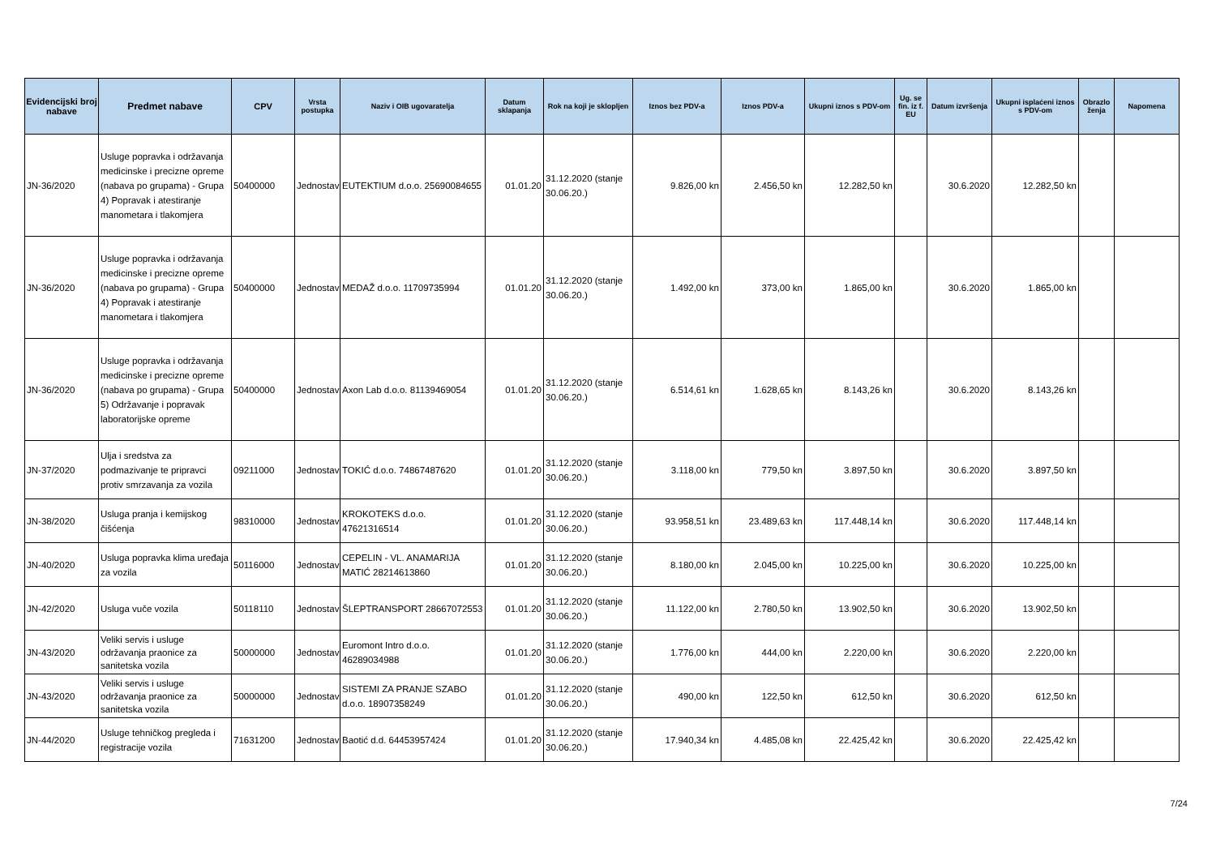| Evidencijski broj nabave | Predmet nabave | CPV | Vrsta postupka | Naziv i OIB ugovaratelja | Datum sklapanja | Rok na koji je sklopljen | Iznos bez PDV-a | Iznos PDV-a | Ukupni iznos s PDV-om | Ug. se fin. iz f. EU | Datum izvršenja | Ukupni isplaćeni iznos s PDV-om | Obrazlo ženja | Napomena |
| --- | --- | --- | --- | --- | --- | --- | --- | --- | --- | --- | --- | --- | --- | --- |
| JN-36/2020 | Usluge popravka i održavanja medicinske i precizne opreme (nabava po grupama) - Grupa 4) Popravak i atestiranje manometara i tlakomjera | 50400000 | Jednostav | EUTEKTIUM d.o.o. 25690084655 | 01.01.20 | 31.12.2020 (stanje 30.06.20.) | 9.826,00 kn | 2.456,50 kn | 12.282,50 kn | | 30.6.2020 | 12.282,50 kn | | |
| JN-36/2020 | Usluge popravka i održavanja medicinske i precizne opreme (nabava po grupama) - Grupa 4) Popravak i atestiranje manometara i tlakomjera | 50400000 | Jednostav | MEDAŽ d.o.o. 11709735994 | 01.01.20 | 31.12.2020 (stanje 30.06.20.) | 1.492,00 kn | 373,00 kn | 1.865,00 kn | | 30.6.2020 | 1.865,00 kn | | |
| JN-36/2020 | Usluge popravka i održavanja medicinske i precizne opreme (nabava po grupama) - Grupa 5) Održavanje i popravak laboratorijske opreme | 50400000 | Jednostav | Axon Lab d.o.o. 81139469054 | 01.01.20 | 31.12.2020 (stanje 30.06.20.) | 6.514,61 kn | 1.628,65 kn | 8.143,26 kn | | 30.6.2020 | 8.143,26 kn | | |
| JN-37/2020 | Ulja i sredstva za podmazivanje te pripravci protiv smrzavanja za vozila | 09211000 | Jednostav | TOKIĆ d.o.o. 74867487620 | 01.01.20 | 31.12.2020 (stanje 30.06.20.) | 3.118,00 kn | 779,50 kn | 3.897,50 kn | | 30.6.2020 | 3.897,50 kn | | |
| JN-38/2020 | Usluga pranja i kemijskog čišćenja | 98310000 | Jednostav | KROKOTEKS d.o.o. 47621316514 | 01.01.20 | 31.12.2020 (stanje 30.06.20.) | 93.958,51 kn | 23.489,63 kn | 117.448,14 kn | | 30.6.2020 | 117.448,14 kn | | |
| JN-40/2020 | Usluga popravka klima uređaja za vozila | 50116000 | Jednostav | CEPELIN - VL. ANAMARIJA MATIĆ 28214613860 | 01.01.20 | 31.12.2020 (stanje 30.06.20.) | 8.180,00 kn | 2.045,00 kn | 10.225,00 kn | | 30.6.2020 | 10.225,00 kn | | |
| JN-42/2020 | Usluga vuče vozila | 50118110 | Jednostav | ŠLEPTRANSPORT 28667072553 | 01.01.20 | 31.12.2020 (stanje 30.06.20.) | 11.122,00 kn | 2.780,50 kn | 13.902,50 kn | | 30.6.2020 | 13.902,50 kn | | |
| JN-43/2020 | Veliki servis i usluge održavanja praonice za sanitetska vozila | 50000000 | Jednostav | Euromont Intro d.o.o. 46289034988 | 01.01.20 | 31.12.2020 (stanje 30.06.20.) | 1.776,00 kn | 444,00 kn | 2.220,00 kn | | 30.6.2020 | 2.220,00 kn | | |
| JN-43/2020 | Veliki servis i usluge održavanja praonice za sanitetska vozila | 50000000 | Jednostav | SISTEMI ZA PRANJE SZABO d.o.o. 18907358249 | 01.01.20 | 31.12.2020 (stanje 30.06.20.) | 490,00 kn | 122,50 kn | 612,50 kn | | 30.6.2020 | 612,50 kn | | |
| JN-44/2020 | Usluge tehničkog pregleda i registracije vozila | 71631200 | Jednostav | Baotić d.d. 64453957424 | 01.01.20 | 31.12.2020 (stanje 30.06.20.) | 17.940,34 kn | 4.485,08 kn | 22.425,42 kn | | 30.6.2020 | 22.425,42 kn | | |
7/24